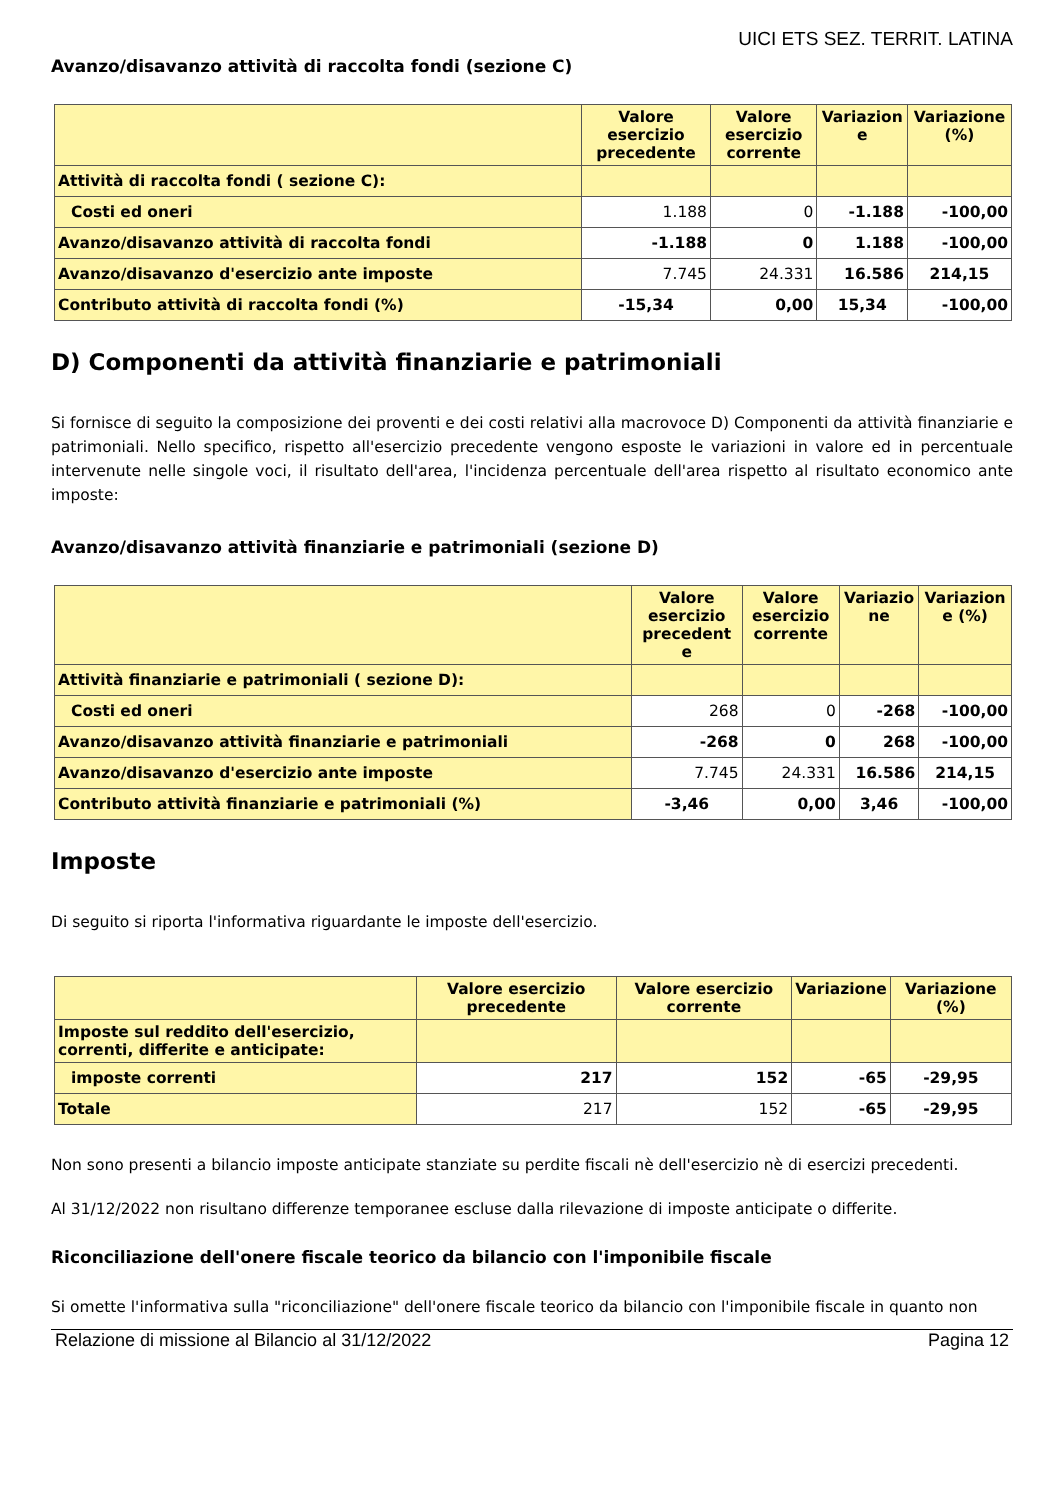UICI ETS SEZ. TERRIT. LATINA
Avanzo/disavanzo attività di raccolta fondi (sezione C)
| | Valore esercizio precedente | Valore esercizio corrente | Variazion e | Variazione (%) |
| --- | --- | --- | --- | --- |
| Attività di raccolta fondi ( sezione C): | | | | |
| Costi ed oneri | 1.188 | 0 | -1.188 | -100,00 |
| Avanzo/disavanzo attività di raccolta fondi | -1.188 | 0 | 1.188 | -100,00 |
| Avanzo/disavanzo d'esercizio ante imposte | 7.745 | 24.331 | 16.586 | 214,15 |
| Contributo attività di raccolta fondi (%) | -15,34 | 0,00 | 15,34 | -100,00 |
D) Componenti da attività finanziarie e patrimoniali
Si fornisce di seguito la composizione dei proventi e dei costi relativi alla macrovoce D) Componenti da attività finanziarie e patrimoniali. Nello specifico, rispetto all'esercizio precedente vengono esposte le variazioni in valore ed in percentuale intervenute nelle singole voci, il risultato dell'area, l'incidenza percentuale dell'area rispetto al risultato economico ante imposte:
Avanzo/disavanzo attività finanziarie e patrimoniali (sezione D)
| | Valore esercizio precedent e | Valore esercizio corrente | Variazio ne | Variazion e (%) |
| --- | --- | --- | --- | --- |
| Attività finanziarie e patrimoniali ( sezione D): | | | | |
| Costi ed oneri | 268 | 0 | -268 | -100,00 |
| Avanzo/disavanzo attività finanziarie e patrimoniali | -268 | 0 | 268 | -100,00 |
| Avanzo/disavanzo d'esercizio ante imposte | 7.745 | 24.331 | 16.586 | 214,15 |
| Contributo attività finanziarie e patrimoniali (%) | -3,46 | 0,00 | 3,46 | -100,00 |
Imposte
Di seguito si riporta l'informativa riguardante le imposte dell'esercizio.
| | Valore esercizio precedente | Valore esercizio corrente | Variazione | Variazione (%) |
| --- | --- | --- | --- | --- |
| Imposte sul reddito dell'esercizio, correnti, differite e anticipate: | | | | |
| imposte correnti | 217 | 152 | -65 | -29,95 |
| Totale | 217 | 152 | -65 | -29,95 |
Non sono presenti a bilancio imposte anticipate stanziate su perdite fiscali nè dell'esercizio nè di esercizi precedenti.
Al 31/12/2022 non risultano differenze temporanee escluse dalla rilevazione di imposte anticipate o differite.
Riconciliazione dell'onere fiscale teorico da bilancio con l'imponibile fiscale
Si omette l'informativa sulla "riconciliazione" dell'onere fiscale teorico da bilancio con l'imponibile fiscale in quanto non
Relazione di missione al Bilancio al 31/12/2022 Pagina 12